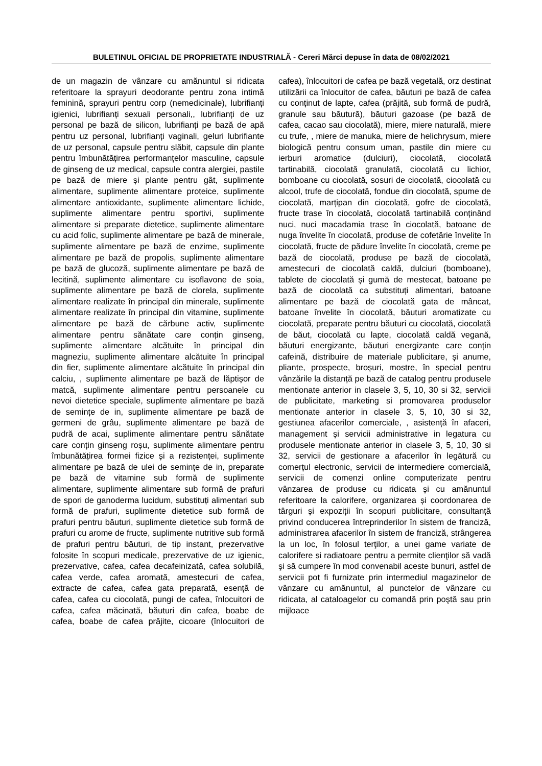BULETINUL OFICIAL DE PROPRIETATE INDUSTRIALĂ - Cereri Mărci depuse în data de 08/02/2021
de un magazin de vânzare cu amănuntul si ridicata referitoare la sprayuri deodorante pentru zona intimă feminină, sprayuri pentru corp (nemedicinale), lubrifianți igienici, lubrifianți sexuali personali,, lubrifianți de uz personal pe bază de silicon, lubrifianți pe bază de apă pentru uz personal, lubrifianți vaginali, geluri lubrifiante de uz personal, capsule pentru slăbit, capsule din plante pentru îmbunătățirea performanțelor masculine, capsule de ginseng de uz medical, capsule contra alergiei, pastile pe bază de miere și plante pentru gât, suplimente alimentare, suplimente alimentare proteice, suplimente alimentare antioxidante, suplimente alimentare lichide, suplimente alimentare pentru sportivi, suplimente alimentare si preparate dietetice, suplimente alimentare cu acid folic, suplimente alimentare pe bază de minerale, suplimente alimentare pe bază de enzime, suplimente alimentare pe bază de propolis, suplimente alimentare pe bază de glucoză, suplimente alimentare pe bază de lecitină, suplimente alimentare cu isoflavone de soia, suplimente alimentare pe bază de clorela, suplimente alimentare realizate în principal din minerale, suplimente alimentare realizate în principal din vitamine, suplimente alimentare pe bază de cărbune activ, suplimente alimentare pentru sănătate care conțin ginseng, suplimente alimentare alcătuite în principal din magneziu, suplimente alimentare alcătuite în principal din fier, suplimente alimentare alcătuite în principal din calciu, , suplimente alimentare pe bază de lăptișor de matcă, suplimente alimentare pentru persoanele cu nevoi dietetice speciale, suplimente alimentare pe bază de semințe de in, suplimente alimentare pe bază de germeni de grâu, suplimente alimentare pe bază de pudră de acai, suplimente alimentare pentru sănătate care conțin ginseng roșu, suplimente alimentare pentru îmbunătățirea formei fizice și a rezistenței, suplimente alimentare pe bază de ulei de semințe de in, preparate pe bază de vitamine sub formă de suplimente alimentare, suplimente alimentare sub formă de prafuri de spori de ganoderma lucidum, substituți alimentari sub formă de prafuri, suplimente dietetice sub formă de prafuri pentru băuturi, suplimente dietetice sub formă de prafuri cu arome de fructe, suplimente nutritive sub formă de prafuri pentru băuturi, de tip instant, prezervative folosite în scopuri medicale, prezervative de uz igienic, prezervative, cafea, cafea decafeinizată, cafea solubilă, cafea verde, cafea aromată, amestecuri de cafea, extracte de cafea, cafea gata preparată, esență de cafea, cafea cu ciocolată, pungi de cafea, înlocuitori de cafea, cafea măcinată, băuturi din cafea, boabe de cafea, boabe de cafea prăjite, cicoare (înlocuitori de cafea), înlocuitori de cafea pe bază vegetală, orz destinat utilizării ca înlocuitor de cafea, băuturi pe bază de cafea cu conținut de lapte, cafea (prăjită, sub formă de pudră, granule sau băutură), băuturi gazoase (pe bază de cafea, cacao sau ciocolată), miere, miere naturală, miere cu trufe, , miere de manuka, miere de helichrysum, miere biologică pentru consum uman, pastile din miere cu ierburi aromatice (dulciuri), ciocolată, ciocolată tartinabilă, ciocolată granulată, ciocolată cu lichior, bomboane cu ciocolată, sosuri de ciocolată, ciocolată cu alcool, trufe de ciocolată, fondue din ciocolată, spume de ciocolată, marțipan din ciocolată, gofre de ciocolată, fructe trase în ciocolată, ciocolată tartinabilă conținând nuci, nuci macadamia trase în ciocolată, batoane de nuga învelite în ciocolată, produse de cofetărie învelite în ciocolată, fructe de pădure învelite în ciocolată, creme pe bază de ciocolată, produse pe bază de ciocolată, amestecuri de ciocolată caldă, dulciuri (bomboane), tablete de ciocolată și gumă de mestecat, batoane pe bază de ciocolată ca substituți alimentari, batoane alimentare pe bază de ciocolată gata de mâncat, batoane învelite în ciocolată, băuturi aromatizate cu ciocolată, preparate pentru băuturi cu ciocolată, ciocolată de băut, ciocolată cu lapte, ciocolată caldă vegană, băuturi energizante, băuturi energizante care conțin cafeină, distribuire de materiale publicitare, și anume, pliante, prospecte, broșuri, mostre, în special pentru vânzările la distanță pe bază de catalog pentru produsele mentionate anterior in clasele 3, 5, 10, 30 si 32, servicii de publicitate, marketing si promovarea produselor mentionate anterior in clasele 3, 5, 10, 30 si 32, gestiunea afacerilor comerciale, , asistență în afaceri, management și servicii administrative in legatura cu produsele mentionate anterior in clasele 3, 5, 10, 30 si 32, servicii de gestionare a afacerilor în legătură cu comerțul electronic, servicii de intermediere comercială, servicii de comenzi online computerizate pentru vânzarea de produse cu ridicata și cu amănuntul referitoare la calorifere, organizarea și coordonarea de târguri și expoziții în scopuri publicitare, consultanță privind conducerea întreprinderilor în sistem de franciză, administrarea afacerilor în sistem de franciză, strângerea la un loc, în folosul terţilor, a unei game variate de calorifere si radiatoare pentru a permite clienţilor să vadă şi să cumpere în mod convenabil aceste bunuri, astfel de servicii pot fi furnizate prin intermediul magazinelor de vânzare cu amănuntul, al punctelor de vânzare cu ridicata, al cataloagelor cu comandă prin poştă sau prin mijloace